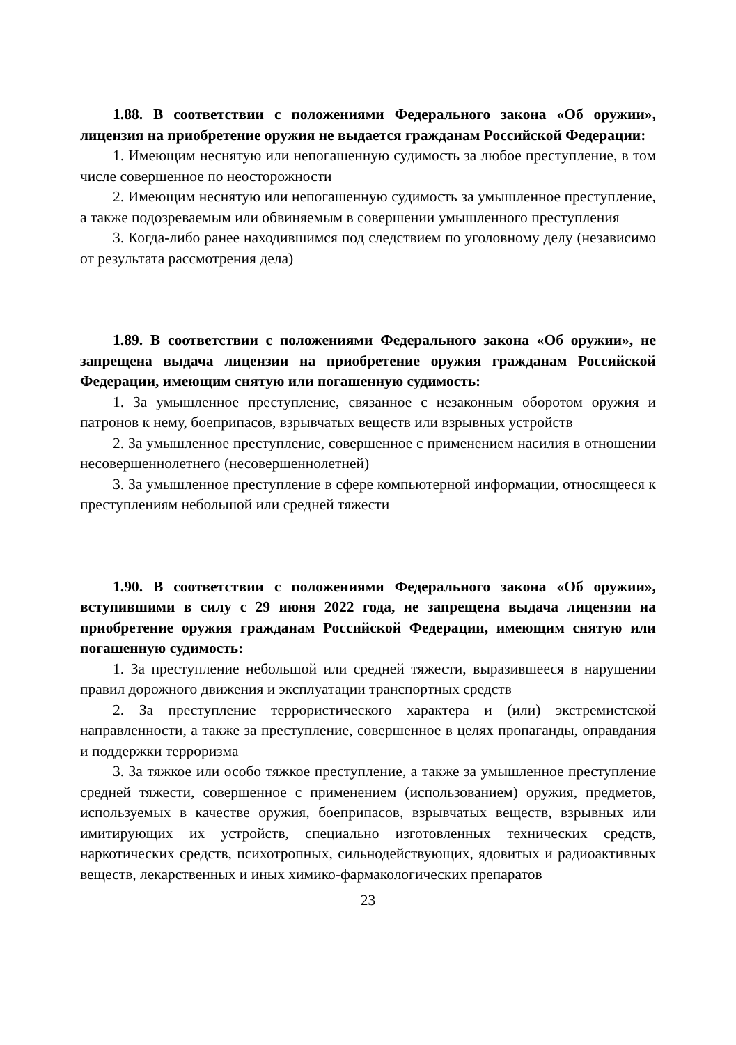1.88. В соответствии с положениями Федерального закона «Об оружии», лицензия на приобретение оружия не выдается гражданам Российской Федерации:
1. Имеющим неснятую или непогашенную судимость за любое преступление, в том числе совершенное по неосторожности
2. Имеющим неснятую или непогашенную судимость за умышленное преступление, а также подозреваемым или обвиняемым в совершении умышленного преступления
3. Когда-либо ранее находившимся под следствием по уголовному делу (независимо от результата рассмотрения дела)
1.89. В соответствии с положениями Федерального закона «Об оружии», не запрещена выдача лицензии на приобретение оружия гражданам Российской Федерации, имеющим снятую или погашенную судимость:
1. За умышленное преступление, связанное с незаконным оборотом оружия и патронов к нему, боеприпасов, взрывчатых веществ или взрывных устройств
2. За умышленное преступление, совершенное с применением насилия в отношении несовершеннолетнего (несовершеннолетней)
3. За умышленное преступление в сфере компьютерной информации, относящееся к преступлениям небольшой или средней тяжести
1.90. В соответствии с положениями Федерального закона «Об оружии», вступившими в силу с 29 июня 2022 года, не запрещена выдача лицензии на приобретение оружия гражданам Российской Федерации, имеющим снятую или погашенную судимость:
1. За преступление небольшой или средней тяжести, выразившееся в нарушении правил дорожного движения и эксплуатации транспортных средств
2. За преступление террористического характера и (или) экстремистской направленности, а также за преступление, совершенное в целях пропаганды, оправдания и поддержки терроризма
3. За тяжкое или особо тяжкое преступление, а также за умышленное преступление средней тяжести, совершенное с применением (использованием) оружия, предметов, используемых в качестве оружия, боеприпасов, взрывчатых веществ, взрывных или имитирующих их устройств, специально изготовленных технических средств, наркотических средств, психотропных, сильнодействующих, ядовитых и радиоактивных веществ, лекарственных и иных химико-фармакологических препаратов
23